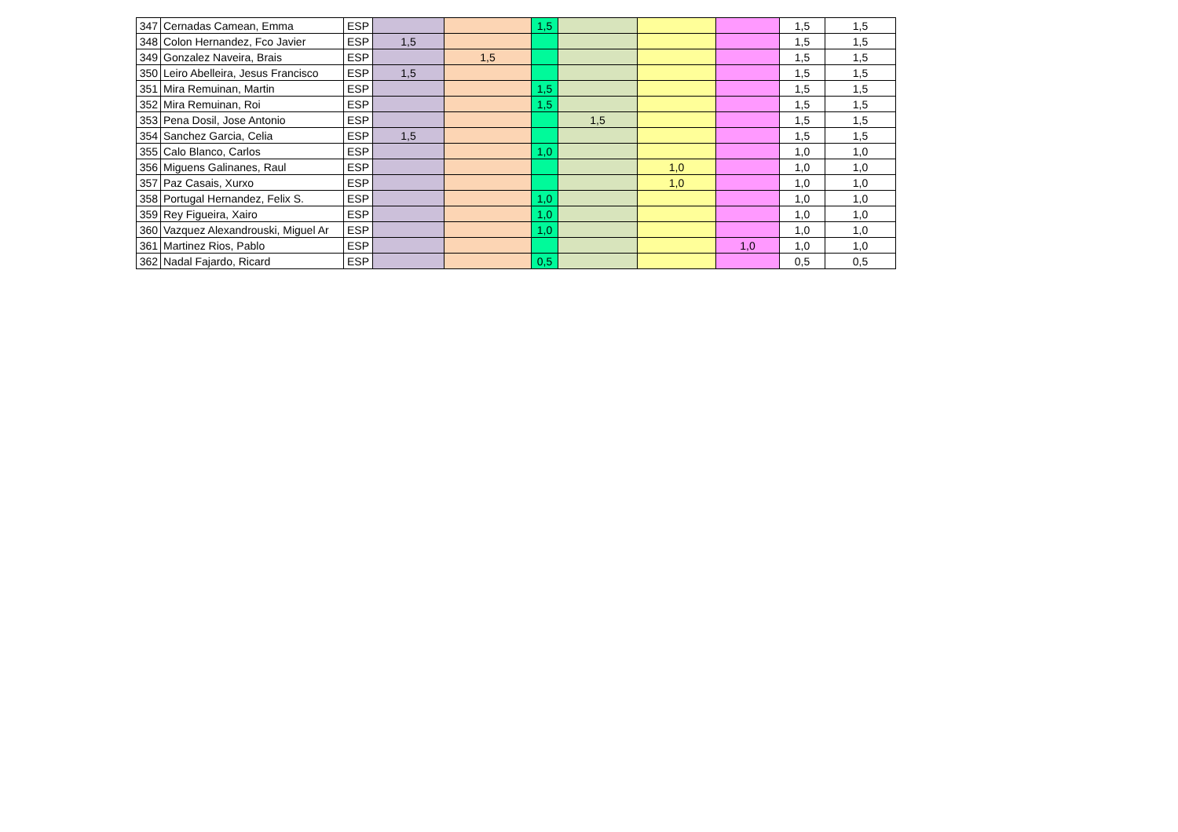| 347 | Cernadas Camean, Emma | ESP | | | 1,5 | | | | 1,5 | 1,5 |
| 348 | Colon Hernandez, Fco Javier | ESP | 1,5 | | | | | | 1,5 | 1,5 |
| 349 | Gonzalez Naveira, Brais | ESP | | 1,5 | | | | | 1,5 | 1,5 |
| 350 | Leiro Abelleira, Jesus Francisco | ESP | 1,5 | | | | | | 1,5 | 1,5 |
| 351 | Mira Remuinan, Martin | ESP | | | 1,5 | | | | 1,5 | 1,5 |
| 352 | Mira Remuinan, Roi | ESP | | | 1,5 | | | | 1,5 | 1,5 |
| 353 | Pena Dosil, Jose Antonio | ESP | | | | 1,5 | | | 1,5 | 1,5 |
| 354 | Sanchez Garcia, Celia | ESP | 1,5 | | | | | | 1,5 | 1,5 |
| 355 | Calo Blanco, Carlos | ESP | | | 1,0 | | | | 1,0 | 1,0 |
| 356 | Miguens Galinanes, Raul | ESP | | | | | 1,0 | | 1,0 | 1,0 |
| 357 | Paz Casais, Xurxo | ESP | | | | | 1,0 | | 1,0 | 1,0 |
| 358 | Portugal Hernandez, Felix S. | ESP | | | 1,0 | | | | 1,0 | 1,0 |
| 359 | Rey Figueira, Xairo | ESP | | | 1,0 | | | | 1,0 | 1,0 |
| 360 | Vazquez Alexandrouski, Miguel Ar | ESP | | | 1,0 | | | | 1,0 | 1,0 |
| 361 | Martinez Rios, Pablo | ESP | | | | | | 1,0 | 1,0 | 1,0 |
| 362 | Nadal Fajardo, Ricard | ESP | | | 0,5 | | | | 0,5 | 0,5 |